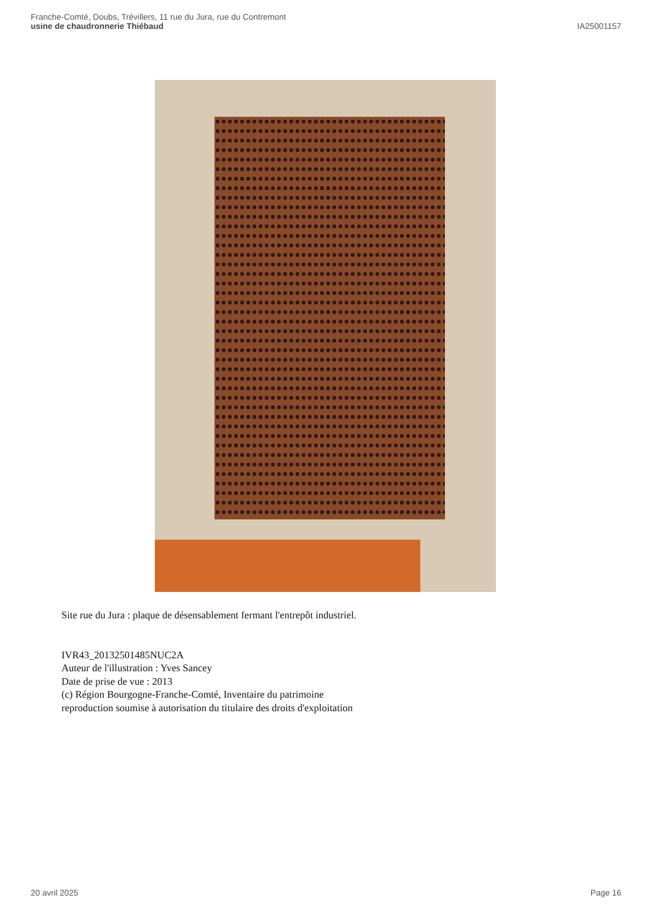Franche-Comté, Doubs, Trévillers, 11 rue du Jura, rue du Contremont
usine de chaudronnerie Thiébaud
IA25001157
Site rue du Jura : plaque de désensablement fermant l'entrepôt industriel.
IVR43_20132501485NUC2A
Auteur de l'illustration : Yves Sancey
Date de prise de vue : 2013
(c) Région Bourgogne-Franche-Comté, Inventaire du patrimoine
reproduction soumise à autorisation du titulaire des droits d'exploitation
20 avril 2025 Page 16